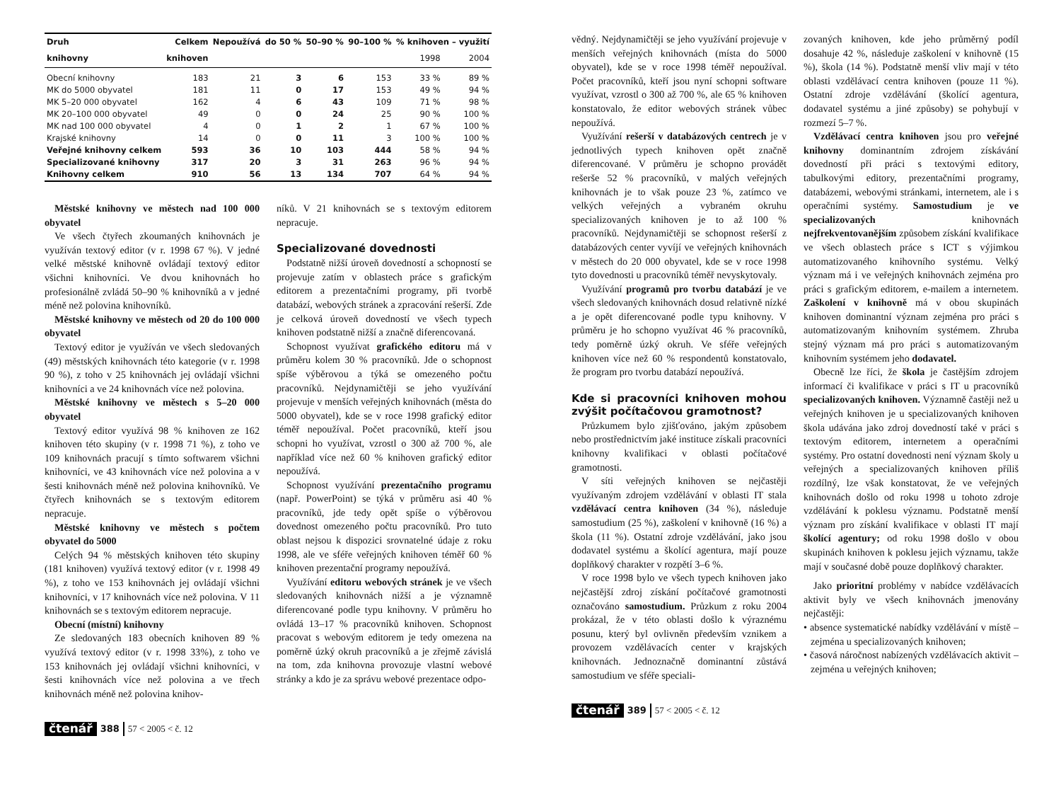| Druh | Celkem | Nepoužívá | do 50 % | 50–90 % | 90–100 % | % knihoven – využití | |
| --- | --- | --- | --- | --- | --- | --- | --- |
| knihovny | knihoven | | | | | 1998 | 2004 |
| Obecní knihovny | 183 | 21 | 3 | 6 | 153 | 33 % | 89 % |
| MK do 5000 obyvatel | 181 | 11 | 0 | 17 | 153 | 49 % | 94 % |
| MK 5–20 000 obyvatel | 162 | 4 | 6 | 43 | 109 | 71 % | 98 % |
| MK 20–100 000 obyvatel | 49 | 0 | 0 | 24 | 25 | 90 % | 100 % |
| MK nad 100 000 obyvatel | 4 | 0 | 1 | 2 | 1 | 67 % | 100 % |
| Krajské knihovny | 14 | 0 | 0 | 11 | 3 | 100 % | 100 % |
| Veřejné knihovny celkem | 593 | 36 | 10 | 103 | 444 | 58 % | 94 % |
| Specializované knihovny | 317 | 20 | 3 | 31 | 263 | 96 % | 94 % |
| Knihovny celkem | 910 | 56 | 13 | 134 | 707 | 64 % | 94 % |
Městské knihovny ve městech nad 100 000 obyvatel
Ve všech čtyřech zkoumaných knihovnách je využíván textový editor (v r. 1998 67 %). V jedné velké městské knihovně ovládají textový editor všichni knihovníci. Ve dvou knihovnách ho profesionálně zvládá 50–90 % knihovníků a v jedné méně než polovina knihovníků.
Městské knihovny ve městech od 20 do 100 000 obyvatel
Textový editor je využíván ve všech sledovaných (49) městských knihovnách této kategorie (v r. 1998 90 %), z toho v 25 knihovnách jej ovládají všichni knihovníci a ve 24 knihovnách více než polovina.
Městské knihovny ve městech s 5–20 000 obyvatel
Textový editor využívá 98 % knihoven ze 162 knihoven této skupiny (v r. 1998 71 %), z toho ve 109 knihovnách pracují s tímto softwarem všichni knihovníci, ve 43 knihovnách více než polovina a v šesti knihovnách méně než polovina knihovníků. Ve čtyřech knihovnách se s textovým editorem nepracuje.
Městské knihovny ve městech s počtem obyvatel do 5000
Celých 94 % městských knihoven této skupiny (181 knihoven) využívá textový editor (v r. 1998 49 %), z toho ve 153 knihovnách jej ovládají všichni knihovníci, v 17 knihovnách více než polovina. V 11 knihovnách se s textovým editorem nepracuje.
Obecní (místní) knihovny
Ze sledovaných 183 obecních knihoven 89 % využívá textový editor (v r. 1998 33%), z toho ve 153 knihovnách jej ovládají všichni knihovníci, v šesti knihovnách více než polovina a ve třech knihovnách méně než polovina knihov-
níků. V 21 knihovnách se s textovým editorem nepracuje.
Specializované dovednosti
Podstatně nižší úroveň dovedností a schopností se projevuje zatím v oblastech práce s grafickým editorem a prezentačními programy, při tvorbě databází, webových stránek a zpracování rešerší. Zde je celková úroveň dovedností ve všech typech knihoven podstatně nižší a značně diferencovaná.
Schopnost využívat grafického editoru má v průměru kolem 30 % pracovníků. Jde o schopnost spíše výběrovou a týká se omezeného počtu pracovníků. Nejdynamičtěji se jeho využívání projevuje v menších veřejných knihovnách (města do 5000 obyvatel), kde se v roce 1998 grafický editor téměř nepoužíval. Počet pracovníků, kteří jsou schopni ho využívat, vzrostl o 300 až 700 %, ale například více než 60 % knihoven grafický editor nepoužívá.
Schopnost využívání prezentačního programu (např. PowerPoint) se týká v průměru asi 40 % pracovníků, jde tedy opět spíše o výběrovou dovednost omezeného počtu pracovníků. Pro tuto oblast nejsou k dispozici srovnatelné údaje z roku 1998, ale ve sféře veřejných knihoven téměř 60 % knihoven prezentační programy nepoužívá.
Využívání editoru webových stránek je ve všech sledovaných knihovnách nižší a je významně diferencované podle typu knihovny. V průměru ho ovládá 13–17 % pracovníků knihoven. Schopnost pracovat s webovým editorem je tedy omezena na poměrně úzký okruh pracovníků a je zřejmě závislá na tom, zda knihovna provozuje vlastní webové stránky a kdo je za správu webové prezentace odpo-
čtenář 388 57 < 2005 < č. 12
vědný. Nejdynamičtěji se jeho využívání projevuje v menších veřejných knihovnách (místa do 5000 obyvatel), kde se v roce 1998 téměř nepoužíval. Počet pracovníků, kteří jsou nyní schopni software využívat, vzrostl o 300 až 700 %, ale 65 % knihoven konstatovalo, že editor webových stránek vůbec nepoužívá.
Využívání rešerší v databázových centrech je v jednotlivých typech knihoven opět značně diferencované. V průměru je schopno provádět rešerše 52 % pracovníků, v malých veřejných knihovnách je to však pouze 23 %, zatímco ve velkých veřejných a vybraném okruhu specializovaných knihoven je to až 100 % pracovníků. Nejdynamičtěji se schopnost rešerší z databázových center vyvíjí ve veřejných knihovnách v městech do 20 000 obyvatel, kde se v roce 1998 tyto dovednosti u pracovníků téměř nevyskytovaly.
Využívání programů pro tvorbu databází je ve všech sledovaných knihovnách dosud relativně nízké a je opět diferencované podle typu knihovny. V průměru je ho schopno využívat 46 % pracovníků, tedy poměrně úzký okruh. Ve sféře veřejných knihoven více než 60 % respondentů konstatovalo, že program pro tvorbu databází nepoužívá.
Kde si pracovníci knihoven mohou zvýšit počítačovou gramotnost?
Průzkumem bylo zjišťováno, jakým způsobem nebo prostřednictvím jaké instituce získali pracovníci knihovny kvalifikaci v oblasti počítačové gramotnosti.
V síti veřejných knihoven se nejčastěji využívaným zdrojem vzdělávání v oblasti IT stala vzdělávací centra knihoven (34 %), následuje samostudium (25 %), zaškolení v knihovně (16 %) a škola (11 %). Ostatní zdroje vzdělávání, jako jsou dodavatel systému a školící agentura, mají pouze doplňkový charakter v rozpětí 3–6 %.
V roce 1998 bylo ve všech typech knihoven jako nejčastější zdroj získání počítačové gramotnosti označováno samostudium. Průzkum z roku 2004 prokázal, že v této oblasti došlo k výraznému posunu, který byl ovlivněn především vznikem a provozem vzdělávacích center v krajských knihovnách. Jednoznačně dominantní zůstává samostudium ve sféře speciali-
zovaných knihoven, kde jeho průměrný podíl dosahuje 42 %, následuje zaškolení v knihovně (15 %), škola (14 %). Podstatně menší vliv mají v této oblasti vzdělávací centra knihoven (pouze 11 %). Ostatní zdroje vzdělávání (školící agentura, dodavatel systému a jiné způsoby) se pohybují v rozmezí 5–7 %.
Vzdělávací centra knihoven jsou pro veřejné knihovny dominantním zdrojem získávání dovedností při práci s textovými editory, tabulkovými editory, prezentačními programy, databázemi, webovými stránkami, internetem, ale i s operačními systémy. Samostudium je ve specializovaných knihovnách nejfrekventovanějším způsobem získání kvalifikace ve všech oblastech práce s ICT s výjimkou automatizovaného knihovního systému. Velký význam má i ve veřejných knihovnách zejména pro práci s grafickým editorem, e-mailem a internetem. Zaškolení v knihovně má v obou skupinách knihoven dominantní význam zejména pro práci s automatizovaným knihovním systémem. Zhruba stejný význam má pro práci s automatizovaným knihovním systémem jeho dodavatel.
Obecně lze říci, že škola je častějším zdrojem informací či kvalifikace v práci s IT u pracovníků specializovaných knihoven. Významně častěji než u veřejných knihoven je u specializovaných knihoven škola udávána jako zdroj dovedností také v práci s textovým editorem, internetem a operačními systémy. Pro ostatní dovednosti není význam školy u veřejných a specializovaných knihoven příliš rozdílný, lze však konstatovat, že ve veřejných knihovnách došlo od roku 1998 u tohoto zdroje vzdělávání k poklesu významu. Podstatně menší význam pro získání kvalifikace v oblasti IT mají školící agentury; od roku 1998 došlo v obou skupinách knihoven k poklesu jejich významu, takže mají v současné době pouze doplňkový charakter.
Jako prioritní problémy v nabídce vzdělávacích aktivit byly ve všech knihovnách jmenovány nejčastěji:
• absence systematické nabídky vzdělávání v místě – zejména u specializovaných knihoven;
• časová náročnost nabízených vzdělávacích aktivit – zejména u veřejných knihoven;
čtenář 389 57 < 2005 < č. 12